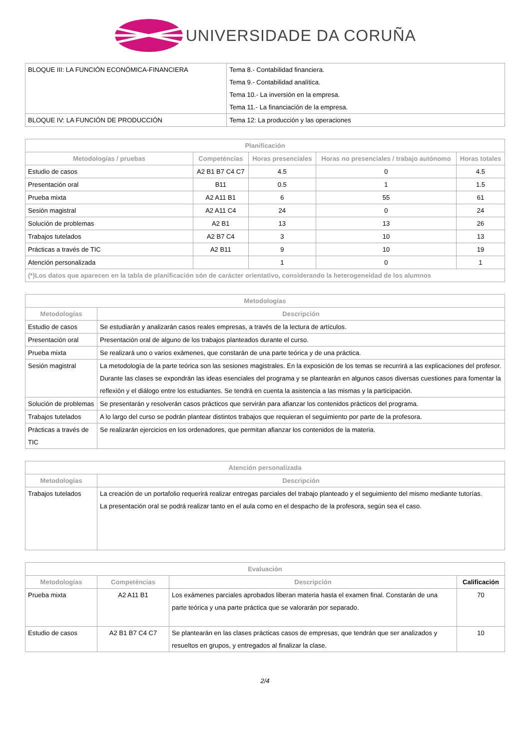UNIVERSIDADE DA CORUÑA
| BLOQUE III: LA FUNCIÓN ECONÓMICA-FINANCIERA | Tema 8.- Contabilidad financiera. Tema 9.- Contabilidad analítica. Tema 10.- La inversión en la empresa. Tema 11.- La financiación de la empresa. |
| BLOQUE IV: LA FUNCIÓN DE PRODUCCIÓN | Tema 12: La producción y las operaciones |
| Planificación | | | | |
| --- | --- | --- | --- | --- |
| Metodologías / pruebas | Competéncias | Horas presenciales | Horas no presenciales / trabajo autónomo | Horas totales |
| Estudio de casos | A2 B1 B7 C4 C7 | 4.5 | 0 | 4.5 |
| Presentación oral | B11 | 0.5 | 1 | 1.5 |
| Prueba mixta | A2 A11 B1 | 6 | 55 | 61 |
| Sesión magistral | A2 A11 C4 | 24 | 0 | 24 |
| Solución de problemas | A2 B1 | 13 | 13 | 26 |
| Trabajos tutelados | A2 B7 C4 | 3 | 10 | 13 |
| Prácticas a través de TIC | A2 B11 | 9 | 10 | 19 |
| Atención personalizada | | 1 | 0 | 1 |
| (*)Los datos que aparecen en la tabla de planificación són de carácter orientativo, considerando la heterogeneidad de los alumnos | | | | |
| Metodologías | |
| --- | --- |
| Metodologías | Descripción |
| Estudio de casos | Se estudiarán y analizarán casos reales empresas, a través de la lectura de artículos. |
| Presentación oral | Presentación oral de alguno de los trabajos planteados durante el curso. |
| Prueba mixta | Se realizará uno o varios exámenes, que constarán de una parte teórica y de una práctica. |
| Sesión magistral | La metodología de la parte teórica son las sesiones magistrales. En la exposición de los temas se recurrirá a las explicaciones del profesor. Durante las clases se expondrán las ideas esenciales del programa y se plantearán en algunos casos diversas cuestiones para fomentar la reflexión y el diálogo entre los estudiantes. Se tendrá en cuenta la asistencia a las mismas y la participación. |
| Solución de problemas | Se presentarán y resolverán casos prácticos que servirán para afianzar los contenidos prácticos del programa. |
| Trabajos tutelados | A lo largo del curso se podrán plantear distintos trabajos que requieran el seguimiento por parte de la profesora. |
| Prácticas a través de TIC | Se realizarán ejercicios en los ordenadores, que permitan afianzar los contenidos de la materia. |
| Atención personalizada | |
| --- | --- |
| Metodologías | Descripción |
| Trabajos tutelados | La creación de un portafolio requerirá realizar entregas parciales del trabajo planteado y el seguimiento del mismo mediante tutorías. La presentación oral se podrá realizar tanto en el aula como en el despacho de la profesora, según sea el caso. |
| Evaluación | | | |
| --- | --- | --- | --- |
| Metodologías | Competéncias | Descripción | Calificación |
| Prueba mixta | A2 A11 B1 | Los exámenes parciales aprobados liberan materia hasta el examen final. Constarán de una parte teórica y una parte práctica que se valorarán por separado. | 70 |
| Estudio de casos | A2 B1 B7 C4 C7 | Se plantearán en las clases prácticas casos de empresas, que tendrán que ser analizados y resueltos en grupos, y entregados al finalizar la clase. | 10 |
2/4